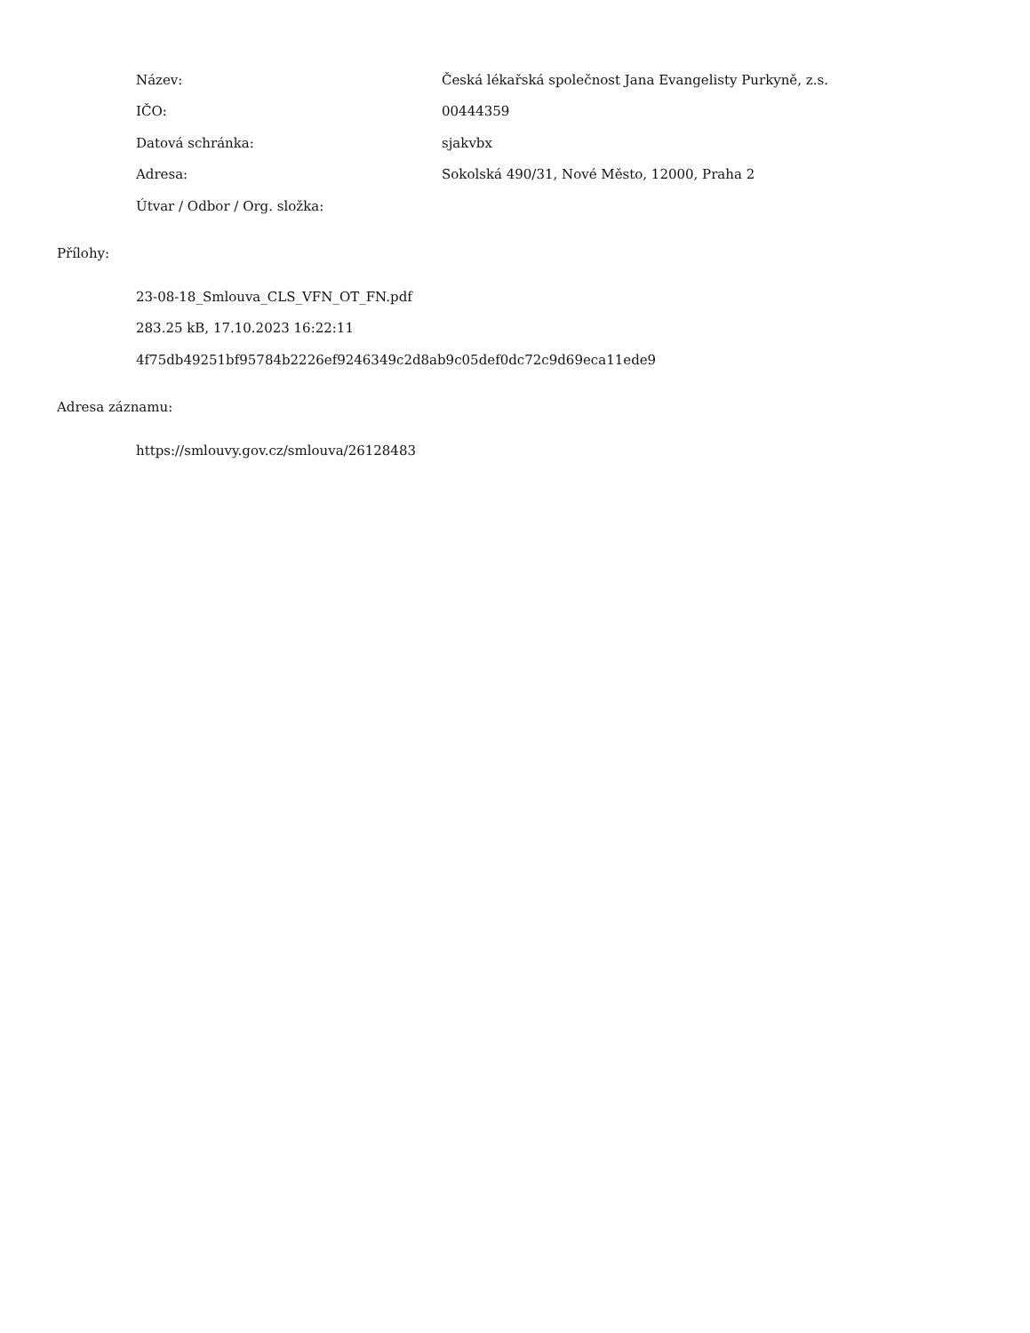| Název: | Česká lékařská společnost Jana Evangelisty Purkyně, z.s. |
| IČO: | 00444359 |
| Datová schránka: | sjakvbx |
| Adresa: | Sokolská 490/31, Nové Město, 12000, Praha 2 |
| Útvar / Odbor / Org. složka: | |
Přílohy:
23-08-18_Smlouva_CLS_VFN_OT_FN.pdf
283.25 kB, 17.10.2023 16:22:11
4f75db49251bf95784b2226ef9246349c2d8ab9c05def0dc72c9d69eca11ede9
Adresa záznamu:
https://smlouvy.gov.cz/smlouva/26128483